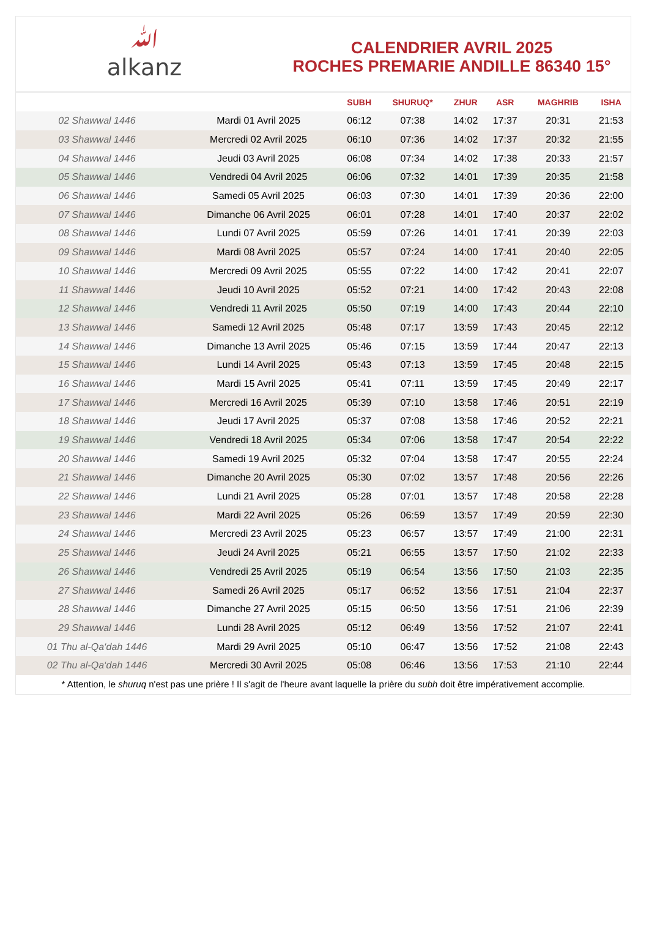ﷲ
alkanz
CALENDRIER AVRIL 2025
ROCHES PREMARIE ANDILLE 86340 15°
| | | SUBH | SHURUQ* | ZHUR | ASR | MAGHRIB | ISHA |
| --- | --- | --- | --- | --- | --- | --- | --- |
| 02 Shawwal 1446 | Mardi 01 Avril 2025 | 06:12 | 07:38 | 14:02 | 17:37 | 20:31 | 21:53 |
| 03 Shawwal 1446 | Mercredi 02 Avril 2025 | 06:10 | 07:36 | 14:02 | 17:37 | 20:32 | 21:55 |
| 04 Shawwal 1446 | Jeudi 03 Avril 2025 | 06:08 | 07:34 | 14:02 | 17:38 | 20:33 | 21:57 |
| 05 Shawwal 1446 | Vendredi 04 Avril 2025 | 06:06 | 07:32 | 14:01 | 17:39 | 20:35 | 21:58 |
| 06 Shawwal 1446 | Samedi 05 Avril 2025 | 06:03 | 07:30 | 14:01 | 17:39 | 20:36 | 22:00 |
| 07 Shawwal 1446 | Dimanche 06 Avril 2025 | 06:01 | 07:28 | 14:01 | 17:40 | 20:37 | 22:02 |
| 08 Shawwal 1446 | Lundi 07 Avril 2025 | 05:59 | 07:26 | 14:01 | 17:41 | 20:39 | 22:03 |
| 09 Shawwal 1446 | Mardi 08 Avril 2025 | 05:57 | 07:24 | 14:00 | 17:41 | 20:40 | 22:05 |
| 10 Shawwal 1446 | Mercredi 09 Avril 2025 | 05:55 | 07:22 | 14:00 | 17:42 | 20:41 | 22:07 |
| 11 Shawwal 1446 | Jeudi 10 Avril 2025 | 05:52 | 07:21 | 14:00 | 17:42 | 20:43 | 22:08 |
| 12 Shawwal 1446 | Vendredi 11 Avril 2025 | 05:50 | 07:19 | 14:00 | 17:43 | 20:44 | 22:10 |
| 13 Shawwal 1446 | Samedi 12 Avril 2025 | 05:48 | 07:17 | 13:59 | 17:43 | 20:45 | 22:12 |
| 14 Shawwal 1446 | Dimanche 13 Avril 2025 | 05:46 | 07:15 | 13:59 | 17:44 | 20:47 | 22:13 |
| 15 Shawwal 1446 | Lundi 14 Avril 2025 | 05:43 | 07:13 | 13:59 | 17:45 | 20:48 | 22:15 |
| 16 Shawwal 1446 | Mardi 15 Avril 2025 | 05:41 | 07:11 | 13:59 | 17:45 | 20:49 | 22:17 |
| 17 Shawwal 1446 | Mercredi 16 Avril 2025 | 05:39 | 07:10 | 13:58 | 17:46 | 20:51 | 22:19 |
| 18 Shawwal 1446 | Jeudi 17 Avril 2025 | 05:37 | 07:08 | 13:58 | 17:46 | 20:52 | 22:21 |
| 19 Shawwal 1446 | Vendredi 18 Avril 2025 | 05:34 | 07:06 | 13:58 | 17:47 | 20:54 | 22:22 |
| 20 Shawwal 1446 | Samedi 19 Avril 2025 | 05:32 | 07:04 | 13:58 | 17:47 | 20:55 | 22:24 |
| 21 Shawwal 1446 | Dimanche 20 Avril 2025 | 05:30 | 07:02 | 13:57 | 17:48 | 20:56 | 22:26 |
| 22 Shawwal 1446 | Lundi 21 Avril 2025 | 05:28 | 07:01 | 13:57 | 17:48 | 20:58 | 22:28 |
| 23 Shawwal 1446 | Mardi 22 Avril 2025 | 05:26 | 06:59 | 13:57 | 17:49 | 20:59 | 22:30 |
| 24 Shawwal 1446 | Mercredi 23 Avril 2025 | 05:23 | 06:57 | 13:57 | 17:49 | 21:00 | 22:31 |
| 25 Shawwal 1446 | Jeudi 24 Avril 2025 | 05:21 | 06:55 | 13:57 | 17:50 | 21:02 | 22:33 |
| 26 Shawwal 1446 | Vendredi 25 Avril 2025 | 05:19 | 06:54 | 13:56 | 17:50 | 21:03 | 22:35 |
| 27 Shawwal 1446 | Samedi 26 Avril 2025 | 05:17 | 06:52 | 13:56 | 17:51 | 21:04 | 22:37 |
| 28 Shawwal 1446 | Dimanche 27 Avril 2025 | 05:15 | 06:50 | 13:56 | 17:51 | 21:06 | 22:39 |
| 29 Shawwal 1446 | Lundi 28 Avril 2025 | 05:12 | 06:49 | 13:56 | 17:52 | 21:07 | 22:41 |
| 01 Thu al-Qa‘dah 1446 | Mardi 29 Avril 2025 | 05:10 | 06:47 | 13:56 | 17:52 | 21:08 | 22:43 |
| 02 Thu al-Qa‘dah 1446 | Mercredi 30 Avril 2025 | 05:08 | 06:46 | 13:56 | 17:53 | 21:10 | 22:44 |
* Attention, le shuruq n'est pas une prière ! Il s'agit de l'heure avant laquelle la prière du subh doit être impérativement accomplie.